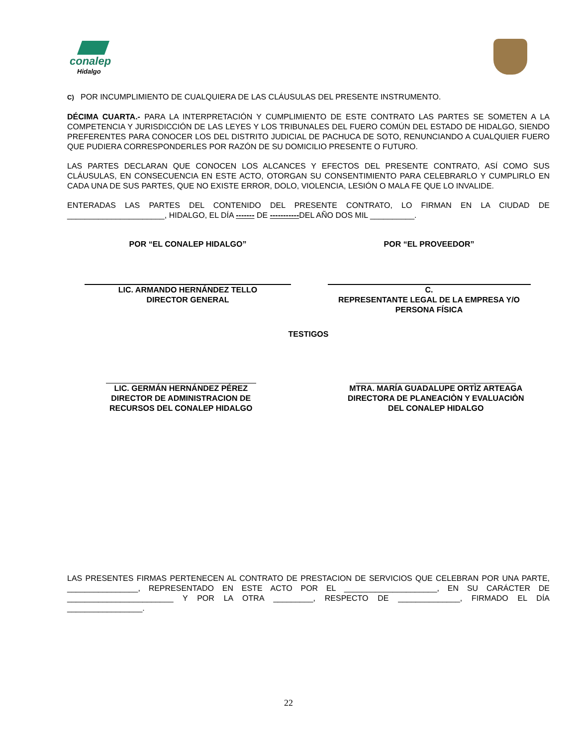conalep
Hidalgo
C) POR INCUMPLIMIENTO DE CUALQUIERA DE LAS CLÁUSULAS DEL PRESENTE INSTRUMENTO.
DÉCIMA CUARTA.- PARA LA INTERPRETACIÓN Y CUMPLIMIENTO DE ESTE CONTRATO LAS PARTES SE SOMETEN A LA COMPETENCIA Y JURISDICCIÓN DE LAS LEYES Y LOS TRIBUNALES DEL FUERO COMÚN DEL ESTADO DE HIDALGO, SIENDO PREFERENTES PARA CONOCER LOS DEL DISTRITO JUDICIAL DE PACHUCA DE SOTO, RENUNCIANDO A CUALQUIER FUERO QUE PUDIERA CORRESPONDERLES POR RAZÓN DE SU DOMICILIO PRESENTE O FUTURO.
LAS PARTES DECLARAN QUE CONOCEN LOS ALCANCES Y EFECTOS DEL PRESENTE CONTRATO, ASÍ COMO SUS CLÁUSULAS, EN CONSECUENCIA EN ESTE ACTO, OTORGAN SU CONSENTIMIENTO PARA CELEBRARLO Y CUMPLIRLO EN CADA UNA DE SUS PARTES, QUE NO EXISTE ERROR, DOLO, VIOLENCIA, LESIÓN O MALA FE QUE LO INVALIDE.
ENTERADAS LAS PARTES DEL CONTENIDO DEL PRESENTE CONTRATO, LO FIRMAN EN LA CIUDAD DE ______________________, HIDALGO, EL DÍA ------- DE -----------DEL AÑO DOS MIL __________.
POR “EL CONALEP HIDALGO” POR “EL PROVEEDOR”
LIC. ARMANDO HERNÁNDEZ TELLO
DIRECTOR GENERAL
C.
REPRESENTANTE LEGAL DE LA EMPRESA Y/O
PERSONA FÍSICA
TESTIGOS
LIC. GERMÁN HERNÁNDEZ PÉREZ
DIRECTOR DE ADMINISTRACION DE
RECURSOS DEL CONALEP HIDALGO
MTRA. MARÍA GUADALUPE ORTÌZ ARTEAGA
DIRECTORA DE PLANEACIÒN Y EVALUACIÒN
DEL CONALEP HIDALGO
LAS PRESENTES FIRMAS PERTENECEN AL CONTRATO DE PRESTACION DE SERVICIOS QUE CELEBRAN POR UNA PARTE, ________________, REPRESENTADO EN ESTE ACTO POR EL _____________________, EN SU CARÁCTER DE ________________________ Y POR LA OTRA _________, RESPECTO DE ______________, FIRMADO EL DÍA _________________.
22